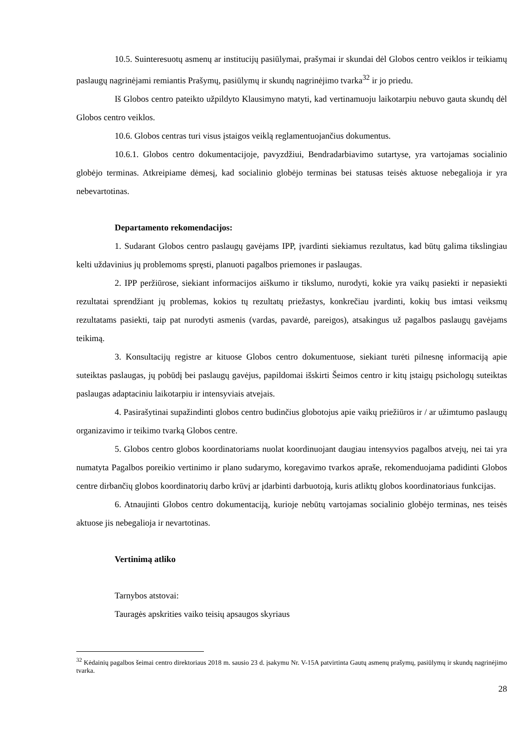10.5. Suinteresuotų asmenų ar institucijų pasiūlymai, prašymai ir skundai dėl Globos centro veiklos ir teikiamų paslaugų nagrinėjami remiantis Prašymų, pasiūlymų ir skundų nagrinėjimo tvarka<sup>32</sup> ir jo priedu.
Iš Globos centro pateikto užpildyto Klausimyno matyti, kad vertinamuoju laikotarpiu nebuvo gauta skundų dėl Globos centro veiklos.
10.6. Globos centras turi visus įstaigos veiklą reglamentuojančius dokumentus.
10.6.1. Globos centro dokumentacijoje, pavyzdžiui, Bendradarbiavimo sutartyse, yra vartojamas socialinio globėjo terminas. Atkreipiame dėmesį, kad socialinio globėjo terminas bei statusas teisės aktuose nebegalioja ir yra nebevartotinas.
Departamento rekomendacijos:
1. Sudarant Globos centro paslaugų gavėjams IPP, įvardinti siekiamus rezultatus, kad būtų galima tikslingiau kelti uždavinius jų problemoms spręsti, planuoti pagalbos priemones ir paslaugas.
2. IPP peržiūrose, siekiant informacijos aiškumo ir tikslumo, nurodyti, kokie yra vaikų pasiekti ir nepasiekti rezultatai sprendžiant jų problemas, kokios tų rezultatų priežastys, konkrečiau įvardinti, kokių bus imtasi veiksmų rezultatams pasiekti, taip pat nurodyti asmenis (vardas, pavardė, pareigos), atsakingus už pagalbos paslaugų gavėjams teikimą.
3. Konsultacijų registre ar kituose Globos centro dokumentuose, siekiant turėti pilnesnę informaciją apie suteiktas paslaugas, jų pobūdį bei paslaugų gavėjus, papildomai išskirti Šeimos centro ir kitų įstaigų psichologų suteiktas paslaugas adaptaciniu laikotarpiu ir intensyviais atvejais.
4. Pasirašytinai supažindinti globos centro budinčius globotojus apie vaikų priežiūros ir / ar užimtumo paslaugų organizavimo ir teikimo tvarką Globos centre.
5. Globos centro globos koordinatoriams nuolat koordinuojant daugiau intensyvios pagalbos atvejų, nei tai yra numatyta Pagalbos poreikio vertinimo ir plano sudarymo, koregavimo tvarkos apraše, rekomenduojama padidinti Globos centre dirbančių globos koordinatorių darbo krūvį ar įdarbinti darbuotoją, kuris atliktų globos koordinatoriaus funkcijas.
6. Atnaujinti Globos centro dokumentaciją, kurioje nebūtų vartojamas socialinio globėjo terminas, nes teisės aktuose jis nebegalioja ir nevartotinas.
Vertinimą atliko
Tarnybos atstovai:
Tauragės apskrities vaiko teisių apsaugos skyriaus
<sup>32</sup> Kėdainių pagalbos šeimai centro direktoriaus 2018 m. sausio 23 d. įsakymu Nr. V-15A patvirtinta Gautų asmenų prašymų, pasiūlymų ir skundų nagrinėjimo tvarka.
28